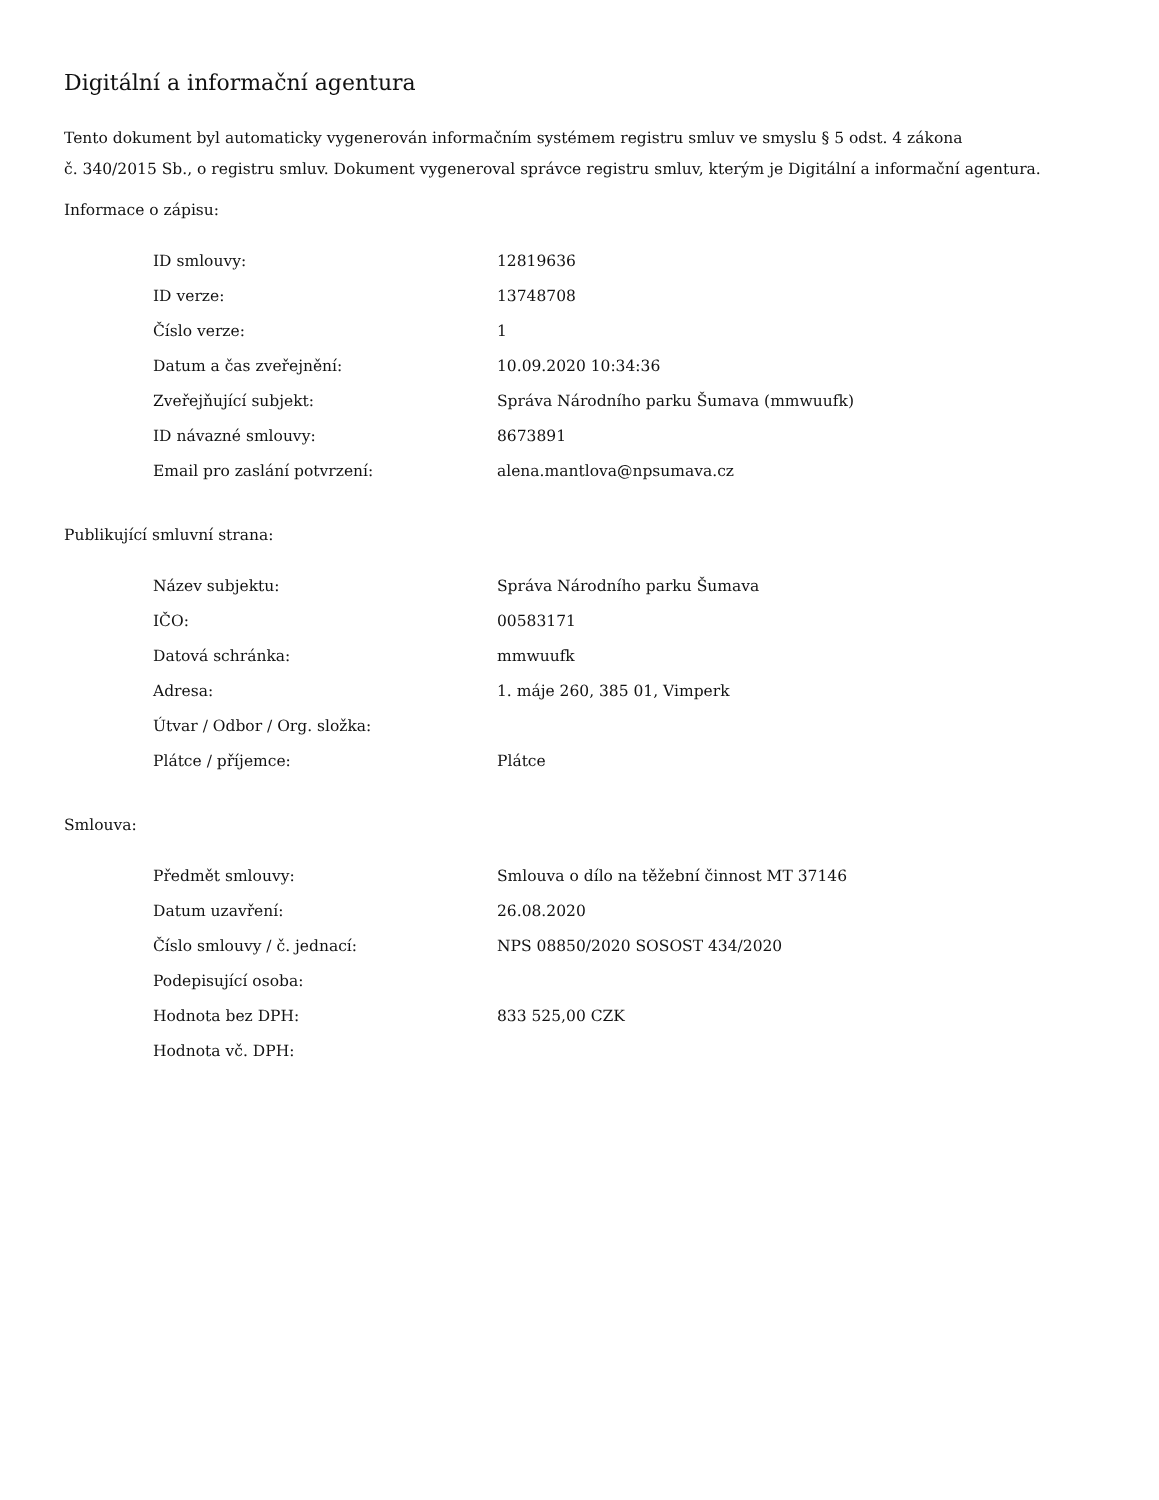Digitální a informační agentura
Tento dokument byl automaticky vygenerován informačním systémem registru smluv ve smyslu § 5 odst. 4 zákona
č. 340/2015 Sb., o registru smluv. Dokument vygeneroval správce registru smluv, kterým je Digitální a informační agentura.
Informace o zápisu:
| ID smlouvy: | 12819636 |
| ID verze: | 13748708 |
| Číslo verze: | 1 |
| Datum a čas zveřejnění: | 10.09.2020 10:34:36 |
| Zveřejňující subjekt: | Správa Národního parku Šumava (mmwuufk) |
| ID návazné smlouvy: | 8673891 |
| Email pro zaslání potvrzení: | alena.mantlova@npsumava.cz |
Publikující smluvní strana:
| Název subjektu: | Správa Národního parku Šumava |
| IČO: | 00583171 |
| Datová schránka: | mmwuufk |
| Adresa: | 1. máje 260, 385 01, Vimperk |
| Útvar / Odbor / Org. složka: | |
| Plátce / příjemce: | Plátce |
Smlouva:
| Předmět smlouvy: | Smlouva o dílo na těžební činnost MT 37146 |
| Datum uzavření: | 26.08.2020 |
| Číslo smlouvy / č. jednací: | NPS 08850/2020 SOSOST 434/2020 |
| Podepisující osoba: | |
| Hodnota bez DPH: | 833 525,00 CZK |
| Hodnota vč. DPH: | |